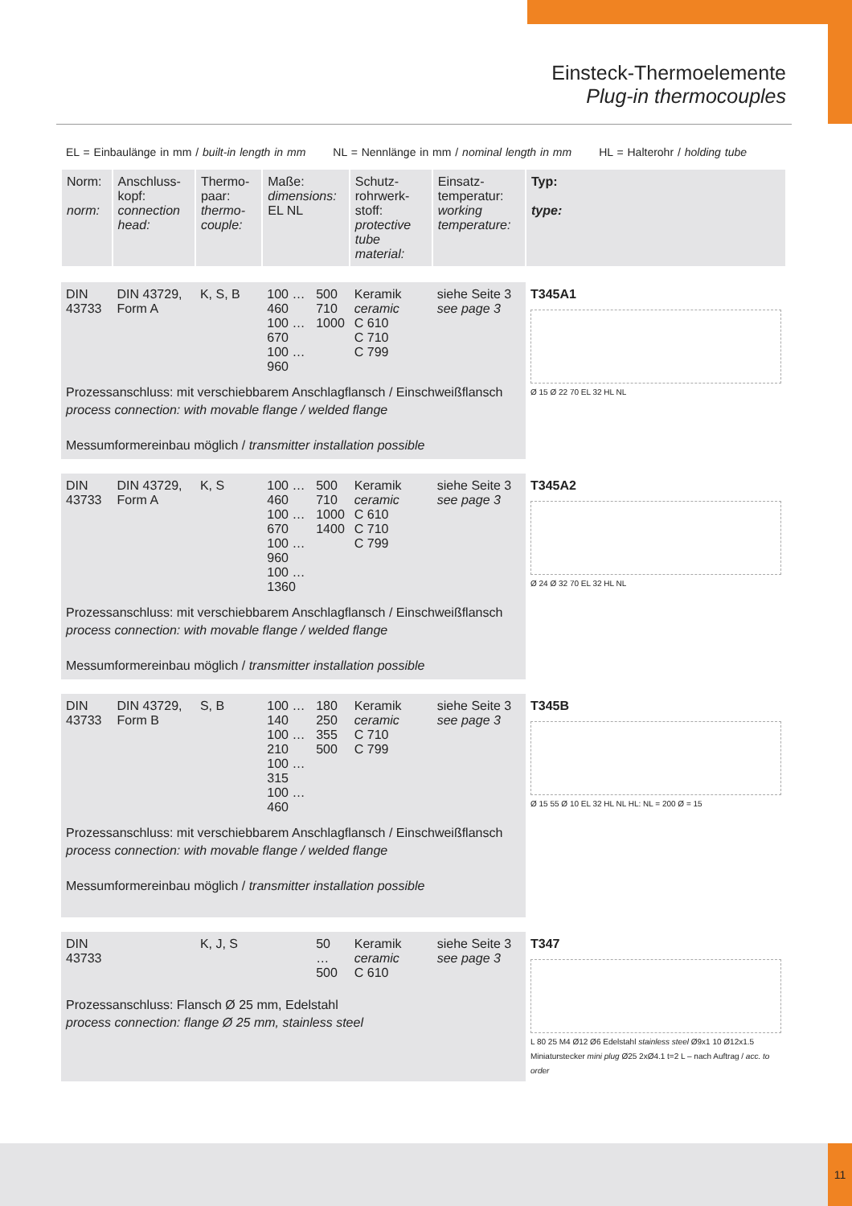Einsteck-Thermoelemente
Plug-in thermocouples
EL = Einbaulänge in mm / built-in length in mm NL = Nennlänge in mm / nominal length in mm HL = Halterohr / holding tube
| Norm: norm: | Anschluss-kopf: connection head: | Thermo-paar: thermo-couple: | Maße: dimensions: EL NL | | Schutz-rohrwerk-stoff: protective tube material: | Einsatz-temperatur: working temperature: | Typ: type: |
| --- | --- | --- | --- | --- | --- | --- | --- |
| DIN 43733 | DIN 43729, Form A | K, S, B | 100 … 460 100 … 670 100 … 960 | 500 710 1000 | Keramik ceramic C 610 C 710 C 799 | siehe Seite 3 see page 3 | T345A1 Ø 15 Ø 22 70 EL 32 HL NL |
| Prozessanschluss: mit verschiebbarem Anschlagflansch / Einschweißflansch process connection: with movable flange / welded flange Messumformereinbau möglich / transmitter installation possible | | | | | | | |
| DIN 43733 | DIN 43729, Form A | K, S | 100 … 460 100 … 670 100 … 960 100 … 1360 | 500 710 1000 1400 | Keramik ceramic C 610 C 710 C 799 | siehe Seite 3 see page 3 | T345A2 Ø 24 Ø 32 70 EL 32 HL NL |
| Prozessanschluss: mit verschiebbarem Anschlagflansch / Einschweißflansch process connection: with movable flange / welded flange Messumformereinbau möglich / transmitter installation possible | | | | | | | |
| DIN 43733 | DIN 43729, Form B | S, B | 100 … 140 100 … 210 100 … 315 100 … 460 | 180 250 355 500 | Keramik ceramic C 710 C 799 | siehe Seite 3 see page 3 | T345B Ø 15 55 Ø 10 EL 32 HL NL HL: NL = 200 Ø = 15 |
| Prozessanschluss: mit verschiebbarem Anschlagflansch / Einschweißflansch process connection: with movable flange / welded flange Messumformereinbau möglich / transmitter installation possible | | | | | | | |
| DIN 43733 | | K, J, S | | 50 … 500 | Keramik ceramic C 610 | siehe Seite 3 see page 3 | T347 L 80 25 M4 Ø12 Ø6 Edelstahl stainless steel Ø9x1 10 Ø12x1.5 Miniaturstecker mini plug Ø25 2xØ4.1 t=2 L – nach Auftrag / acc. to order |
| Prozessanschluss: Flansch Ø 25 mm, Edelstahl process connection: flange Ø 25 mm, stainless steel | | | | | | | |
11